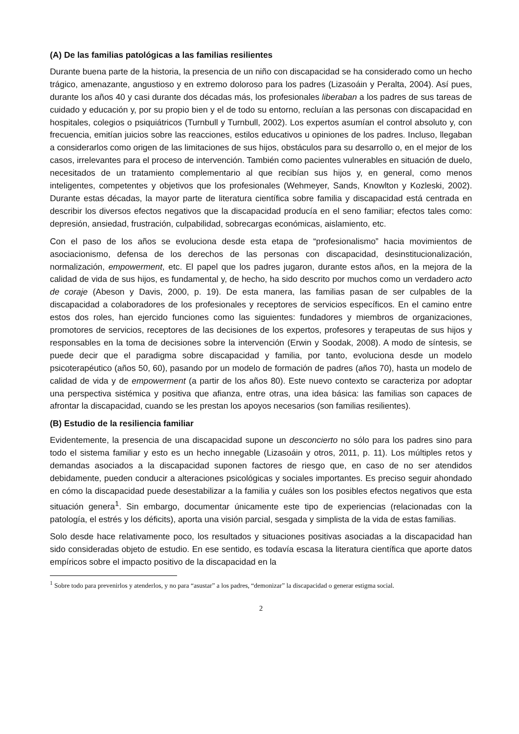(A) De las familias patológicas a las familias resilientes
Durante buena parte de la historia, la presencia de un niño con discapacidad se ha considerado como un hecho trágico, amenazante, angustioso y en extremo doloroso para los padres (Lizasoáin y Peralta, 2004). Así pues, durante los años 40 y casi durante dos décadas más, los profesionales liberaban a los padres de sus tareas de cuidado y educación y, por su propio bien y el de todo su entorno, recluían a las personas con discapacidad en hospitales, colegios o psiquiátricos (Turnbull y Turnbull, 2002). Los expertos asumían el control absoluto y, con frecuencia, emitían juicios sobre las reacciones, estilos educativos u opiniones de los padres. Incluso, llegaban a considerarlos como origen de las limitaciones de sus hijos, obstáculos para su desarrollo o, en el mejor de los casos, irrelevantes para el proceso de intervención. También como pacientes vulnerables en situación de duelo, necesitados de un tratamiento complementario al que recibían sus hijos y, en general, como menos inteligentes, competentes y objetivos que los profesionales (Wehmeyer, Sands, Knowlton y Kozleski, 2002). Durante estas décadas, la mayor parte de literatura científica sobre familia y discapacidad está centrada en describir los diversos efectos negativos que la discapacidad producía en el seno familiar; efectos tales como: depresión, ansiedad, frustración, culpabilidad, sobrecargas económicas, aislamiento, etc.
Con el paso de los años se evoluciona desde esta etapa de “profesionalismo” hacia movimientos de asociacionismo, defensa de los derechos de las personas con discapacidad, desinstitucionalización, normalización, empowerment, etc. El papel que los padres jugaron, durante estos años, en la mejora de la calidad de vida de sus hijos, es fundamental y, de hecho, ha sido descrito por muchos como un verdadero acto de coraje (Abeson y Davis, 2000, p. 19). De esta manera, las familias pasan de ser culpables de la discapacidad a colaboradores de los profesionales y receptores de servicios específicos. En el camino entre estos dos roles, han ejercido funciones como las siguientes: fundadores y miembros de organizaciones, promotores de servicios, receptores de las decisiones de los expertos, profesores y terapeutas de sus hijos y responsables en la toma de decisiones sobre la intervención (Erwin y Soodak, 2008). A modo de síntesis, se puede decir que el paradigma sobre discapacidad y familia, por tanto, evoluciona desde un modelo psicoterapéutico (años 50, 60), pasando por un modelo de formación de padres (años 70), hasta un modelo de calidad de vida y de empowerment (a partir de los años 80). Este nuevo contexto se caracteriza por adoptar una perspectiva sistémica y positiva que afianza, entre otras, una idea básica: las familias son capaces de afrontar la discapacidad, cuando se les prestan los apoyos necesarios (son familias resilientes).
(B) Estudio de la resiliencia familiar
Evidentemente, la presencia de una discapacidad supone un desconcierto no sólo para los padres sino para todo el sistema familiar y esto es un hecho innegable (Lizasoáin y otros, 2011, p. 11). Los múltiples retos y demandas asociados a la discapacidad suponen factores de riesgo que, en caso de no ser atendidos debidamente, pueden conducir a alteraciones psicológicas y sociales importantes. Es preciso seguir ahondado en cómo la discapacidad puede desestabilizar a la familia y cuáles son los posibles efectos negativos que esta situación genera<sup>1</sup>. Sin embargo, documentar únicamente este tipo de experiencias (relacionadas con la patología, el estrés y los déficits), aporta una visión parcial, sesgada y simplista de la vida de estas familias.
Solo desde hace relativamente poco, los resultados y situaciones positivas asociadas a la discapacidad han sido consideradas objeto de estudio. En ese sentido, es todavía escasa la literatura científica que aporte datos empíricos sobre el impacto positivo de la discapacidad en la
<sup>1</sup> Sobre todo para prevenirlos y atenderlos, y no para “asustar” a los padres, “demonizar” la discapacidad o generar estigma social.
2